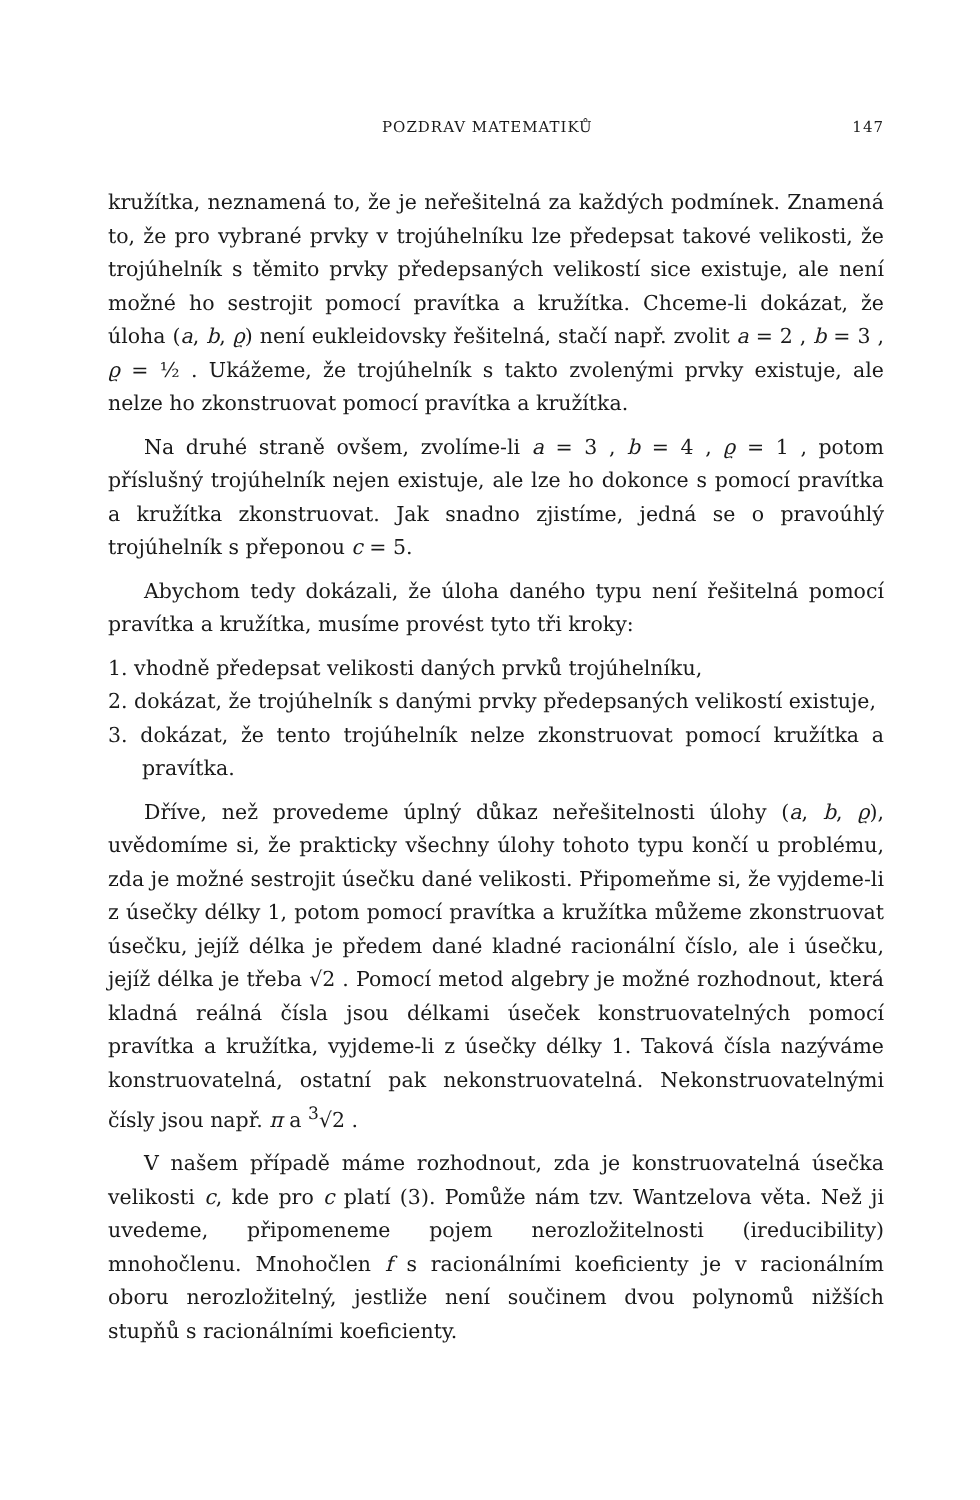POZDRAV MATEMATIKŮ 147
kružítka, neznamená to, že je neřešitelná za každých podmínek. Znamená to, že pro vybrané prvky v trojúhelníku lze předepsat takové velikosti, že trojúhelník s těmito prvky předepsaných velikostí sice existuje, ale není možné ho sestrojit pomocí pravítka a kružítka. Chceme-li dokázat, že úloha (a, b, ϱ) není eukleidovsky řešitelná, stačí např. zvolit a = 2 , b = 3 , ϱ = ½ . Ukážeme, že trojúhelník s takto zvolenými prvky existuje, ale nelze ho zkonstruovat pomocí pravítka a kružítka.
Na druhé straně ovšem, zvolíme-li a = 3 , b = 4 , ϱ = 1 , potom příslušný trojúhelník nejen existuje, ale lze ho dokonce s pomocí pravítka a kružítka zkonstruovat. Jak snadno zjistíme, jedná se o pravoúhlý trojúhelník s přeponou c = 5.
Abychom tedy dokázali, že úloha daného typu není řešitelná pomocí pravítka a kružítka, musíme provést tyto tři kroky:
1. vhodně předepsat velikosti daných prvků trojúhelníku,
2. dokázat, že trojúhelník s danými prvky předepsaných velikostí existuje,
3. dokázat, že tento trojúhelník nelze zkonstruovat pomocí kružítka a pravítka.
Dříve, než provedeme úplný důkaz neřešitelnosti úlohy (a, b, ϱ), uvědomíme si, že prakticky všechny úlohy tohoto typu končí u problému, zda je možné sestrojit úsečku dané velikosti. Připomeňme si, že vyjdeme-li z úsečky délky 1, potom pomocí pravítka a kružítka můžeme zkonstruovat úsečku, jejíž délka je předem dané kladné racionální číslo, ale i úsečku, jejíž délka je třeba √2 . Pomocí metod algebry je možné rozhodnout, která kladná reálná čísla jsou délkami úseček konstruovatelných pomocí pravítka a kružítka, vyjdeme-li z úsečky délky 1. Taková čísla nazýváme konstruovatelná, ostatní pak nekonstruovatelná. Nekonstruovatelnými čísly jsou např. π a <sup>3</sup>√2 .
V našem případě máme rozhodnout, zda je konstruovatelná úsečka velikosti c, kde pro c platí (3). Pomůže nám tzv. Wantzelova věta. Než ji uvedeme, připomeneme pojem nerozložitelnosti (ireducibility) mnohočlenu. Mnohočlen f s racionálními koeficienty je v racionálním oboru nerozložitelný, jestliže není součinem dvou polynomů nižších stupňů s racionálními koeficienty.